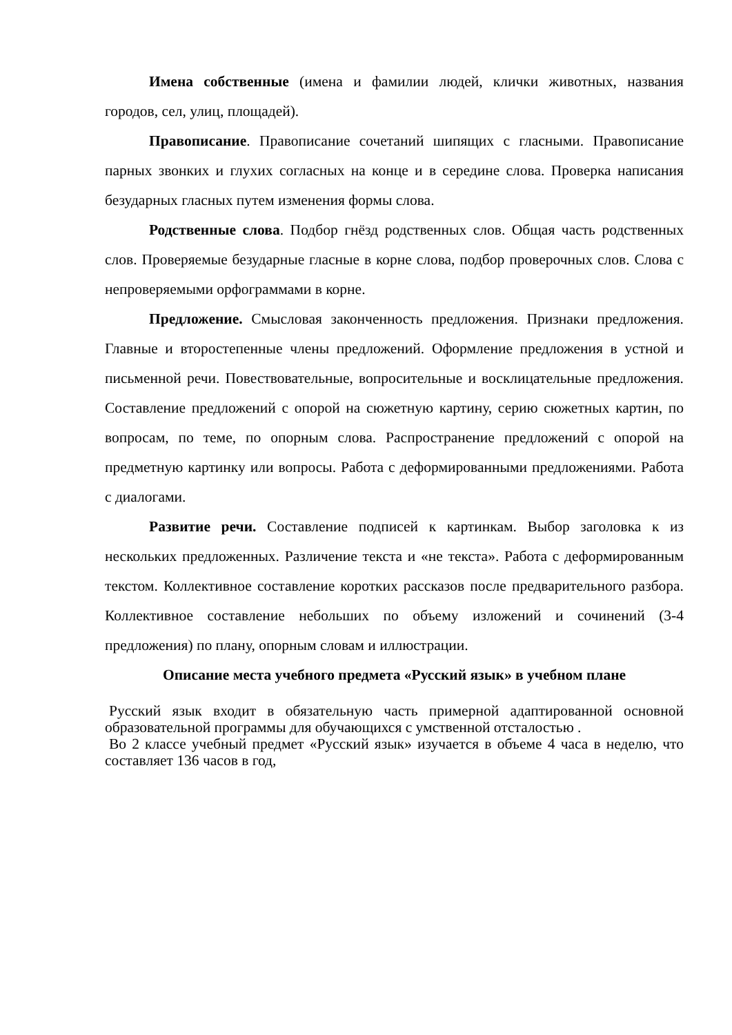Имена собственные (имена и фамилии людей, клички животных, названия городов, сел, улиц, площадей).
Правописание. Правописание сочетаний шипящих с гласными. Правописание парных звонких и глухих согласных на конце и в середине слова. Проверка написания безударных гласных путем изменения формы слова.
Родственные слова. Подбор гнёзд родственных слов. Общая часть родственных слов. Проверяемые безударные гласные в корне слова, подбор проверочных слов. Слова с непроверяемыми орфограммами в корне.
Предложение. Смысловая законченность предложения. Признаки предложения. Главные и второстепенные члены предложений. Оформление предложения в устной и письменной речи. Повествовательные, вопросительные и восклицательные предложения. Составление предложений с опорой на сюжетную картину, серию сюжетных картин, по вопросам, по теме, по опорным слова. Распространение предложений с опорой на предметную картинку или вопросы. Работа с деформированными предложениями. Работа с диалогами.
Развитие речи. Составление подписей к картинкам. Выбор заголовка к из нескольких предложенных. Различение текста и «не текста». Работа с деформированным текстом. Коллективное составление коротких рассказов после предварительного разбора. Коллективное составление небольших по объему изложений и сочинений (3-4 предложения) по плану, опорным словам и иллюстрации.
Описание места учебного предмета «Русский язык» в учебном плане
Русский язык входит в обязательную часть примерной адаптированной основной образовательной программы для обучающихся с умственной отсталостью .
Во 2 классе учебный предмет «Русский язык» изучается в объеме 4 часа в неделю, что составляет 136 часов в год,